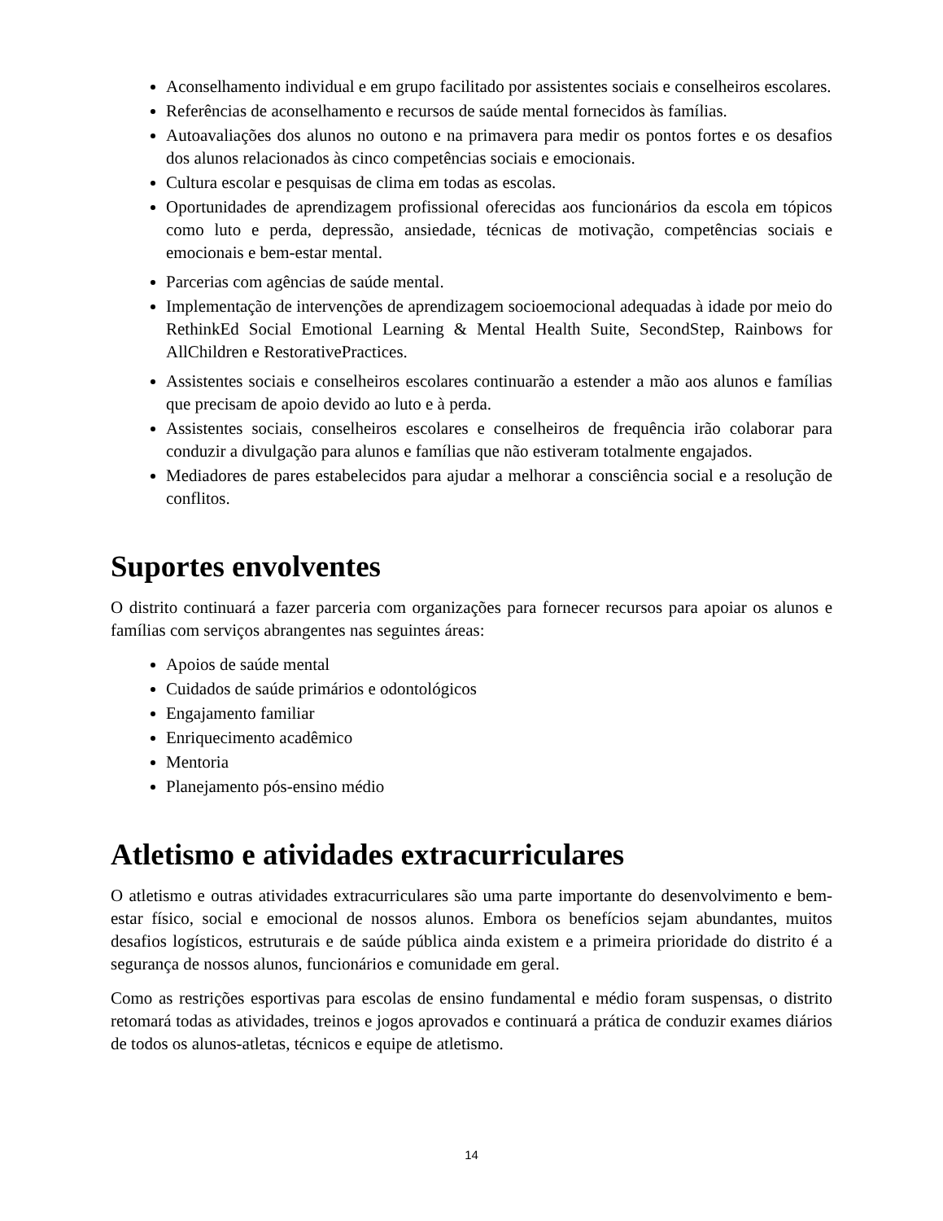Aconselhamento individual e em grupo facilitado por assistentes sociais e conselheiros escolares.
Referências de aconselhamento e recursos de saúde mental fornecidos às famílias.
Autoavaliações dos alunos no outono e na primavera para medir os pontos fortes e os desafios dos alunos relacionados às cinco competências sociais e emocionais.
Cultura escolar e pesquisas de clima em todas as escolas.
Oportunidades de aprendizagem profissional oferecidas aos funcionários da escola em tópicos como luto e perda, depressão, ansiedade, técnicas de motivação, competências sociais e emocionais e bem-estar mental.
Parcerias com agências de saúde mental.
Implementação de intervenções de aprendizagem socioemocional adequadas à idade por meio do RethinkEd Social Emotional Learning & Mental Health Suite, SecondStep, Rainbows for AllChildren e RestorativePractices.
Assistentes sociais e conselheiros escolares continuarão a estender a mão aos alunos e famílias que precisam de apoio devido ao luto e à perda.
Assistentes sociais, conselheiros escolares e conselheiros de frequência irão colaborar para conduzir a divulgação para alunos e famílias que não estiveram totalmente engajados.
Mediadores de pares estabelecidos para ajudar a melhorar a consciência social e a resolução de conflitos.
Suportes envolventes
O distrito continuará a fazer parceria com organizações para fornecer recursos para apoiar os alunos e famílias com serviços abrangentes nas seguintes áreas:
Apoios de saúde mental
Cuidados de saúde primários e odontológicos
Engajamento familiar
Enriquecimento acadêmico
Mentoria
Planejamento pós-ensino médio
Atletismo e atividades extracurriculares
O atletismo e outras atividades extracurriculares são uma parte importante do desenvolvimento e bem-estar físico, social e emocional de nossos alunos. Embora os benefícios sejam abundantes, muitos desafios logísticos, estruturais e de saúde pública ainda existem e a primeira prioridade do distrito é a segurança de nossos alunos, funcionários e comunidade em geral.
Como as restrições esportivas para escolas de ensino fundamental e médio foram suspensas, o distrito retomará todas as atividades, treinos e jogos aprovados e continuará a prática de conduzir exames diários de todos os alunos-atletas, técnicos e equipe de atletismo.
14